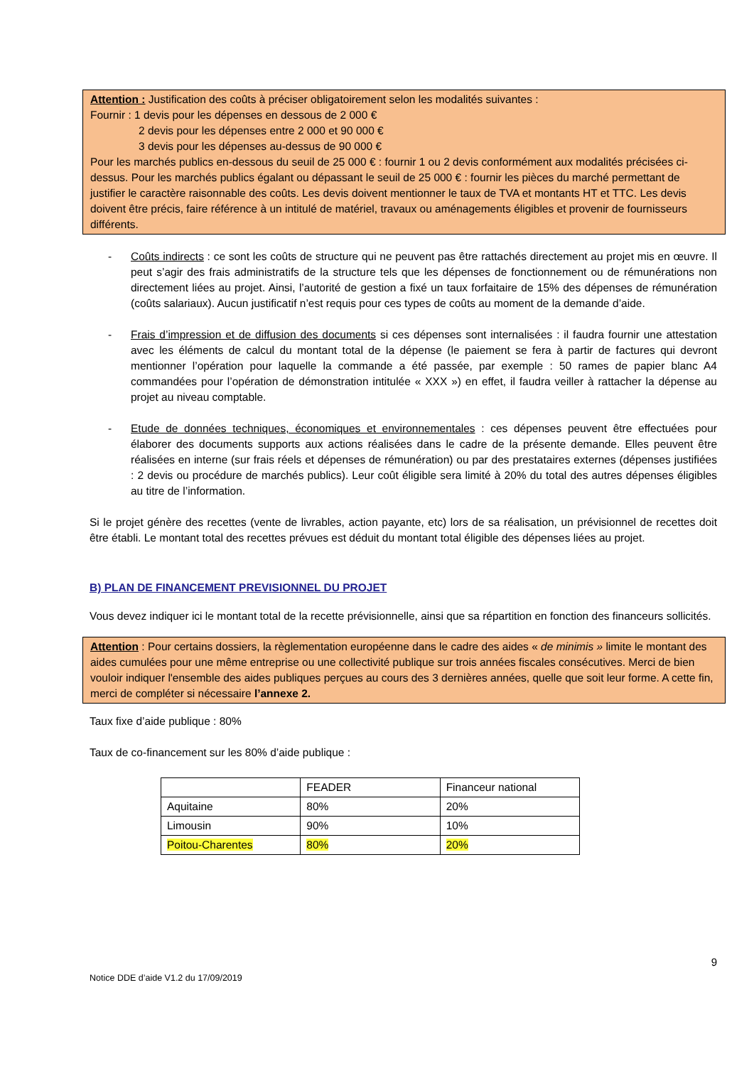Attention : Justification des coûts à préciser obligatoirement selon les modalités suivantes :
Fournir : 1 devis pour les dépenses en dessous de 2 000 €
2 devis pour les dépenses entre 2 000 et 90 000 €
3 devis pour les dépenses au-dessus de 90 000 €
Pour les marchés publics en-dessous du seuil de 25 000 € : fournir 1 ou 2 devis conformément aux modalités précisées ci-dessus. Pour les marchés publics égalant ou dépassant le seuil de 25 000 € : fournir les pièces du marché permettant de justifier le caractère raisonnable des coûts. Les devis doivent mentionner le taux de TVA et montants HT et TTC. Les devis doivent être précis, faire référence à un intitulé de matériel, travaux ou aménagements éligibles et provenir de fournisseurs différents.
- Coûts indirects : ce sont les coûts de structure qui ne peuvent pas être rattachés directement au projet mis en œuvre. Il peut s’agir des frais administratifs de la structure tels que les dépenses de fonctionnement ou de rémunérations non directement liées au projet. Ainsi, l’autorité de gestion a fixé un taux forfaitaire de 15% des dépenses de rémunération (coûts salariaux). Aucun justificatif n’est requis pour ces types de coûts au moment de la demande d’aide.
- Frais d’impression et de diffusion des documents si ces dépenses sont internalisées : il faudra fournir une attestation avec les éléments de calcul du montant total de la dépense (le paiement se fera à partir de factures qui devront mentionner l’opération pour laquelle la commande a été passée, par exemple : 50 rames de papier blanc A4 commandées pour l’opération de démonstration intitulée « XXX ») en effet, il faudra veiller à rattacher la dépense au projet au niveau comptable.
- Etude de données techniques, économiques et environnementales : ces dépenses peuvent être effectuées pour élaborer des documents supports aux actions réalisées dans le cadre de la présente demande. Elles peuvent être réalisées en interne (sur frais réels et dépenses de rémunération) ou par des prestataires externes (dépenses justifiées : 2 devis ou procédure de marchés publics). Leur coût éligible sera limité à 20% du total des autres dépenses éligibles au titre de l’information.
Si le projet génère des recettes (vente de livrables, action payante, etc) lors de sa réalisation, un prévisionnel de recettes doit être établi. Le montant total des recettes prévues est déduit du montant total éligible des dépenses liées au projet.
B) PLAN DE FINANCEMENT PREVISIONNEL DU PROJET
Vous devez indiquer ici le montant total de la recette prévisionnelle, ainsi que sa répartition en fonction des financeurs sollicités.
Attention : Pour certains dossiers, la règlementation européenne dans le cadre des aides « de minimis » limite le montant des aides cumulées pour une même entreprise ou une collectivité publique sur trois années fiscales consécutives. Merci de bien vouloir indiquer l'ensemble des aides publiques perçues au cours des 3 dernières années, quelle que soit leur forme. A cette fin, merci de compléter si nécessaire l’annexe 2.
Taux fixe d’aide publique : 80%
Taux de co-financement sur les 80% d’aide publique :
| | FEADER | Financeur national |
| Aquitaine | 80% | 20% |
| Limousin | 90% | 10% |
| Poitou-Charentes | 80% | 20% |
9
Notice DDE d’aide V1.2 du 17/09/2019